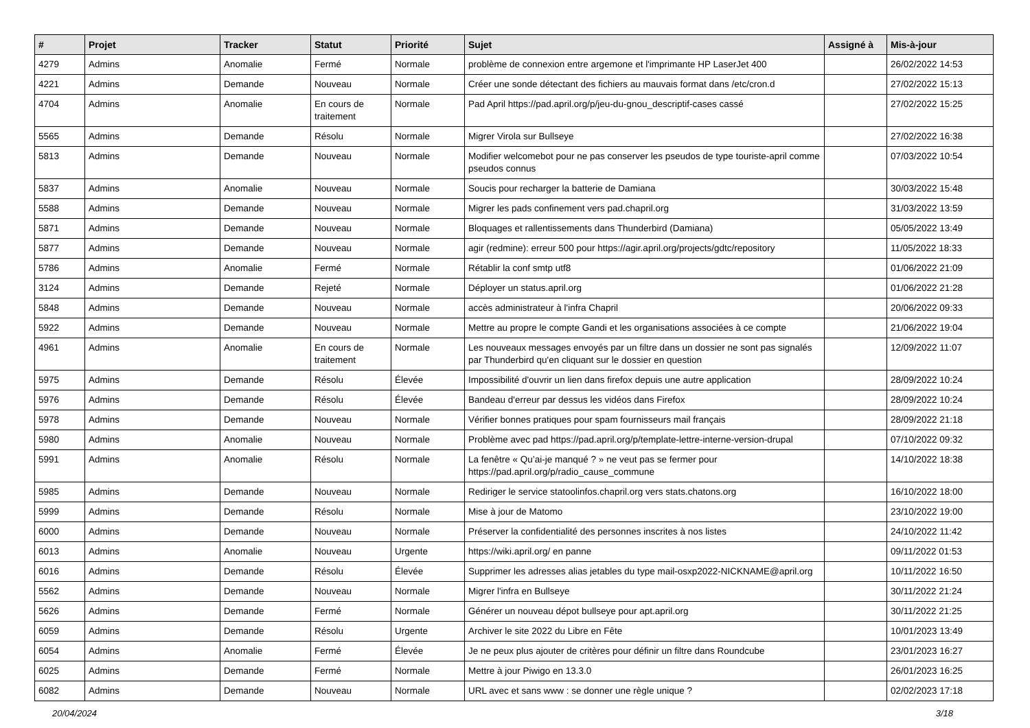| # | Projet | Tracker | Statut | Priorité | Sujet | Assigné à | Mis-à-jour |
| --- | --- | --- | --- | --- | --- | --- | --- |
| 4279 | Admins | Anomalie | Fermé | Normale | problème de connexion entre argemone et l'imprimante HP LaserJet 400 | | 26/02/2022 14:53 |
| 4221 | Admins | Demande | Nouveau | Normale | Créer une sonde détectant des fichiers au mauvais format dans /etc/cron.d | | 27/02/2022 15:13 |
| 4704 | Admins | Anomalie | En cours de traitement | Normale | Pad April https://pad.april.org/p/jeu-du-gnou_descriptif-cases cassé | | 27/02/2022 15:25 |
| 5565 | Admins | Demande | Résolu | Normale | Migrer Virola sur Bullseye | | 27/02/2022 16:38 |
| 5813 | Admins | Demande | Nouveau | Normale | Modifier welcomebot pour ne pas conserver les pseudos de type touriste-april comme pseudos connus | | 07/03/2022 10:54 |
| 5837 | Admins | Anomalie | Nouveau | Normale | Soucis pour recharger la batterie de Damiana | | 30/03/2022 15:48 |
| 5588 | Admins | Demande | Nouveau | Normale | Migrer les pads confinement vers pad.chapril.org | | 31/03/2022 13:59 |
| 5871 | Admins | Demande | Nouveau | Normale | Bloquages et rallentissements dans Thunderbird (Damiana) | | 05/05/2022 13:49 |
| 5877 | Admins | Demande | Nouveau | Normale | agir (redmine): erreur 500 pour https://agir.april.org/projects/gdtc/repository | | 11/05/2022 18:33 |
| 5786 | Admins | Anomalie | Fermé | Normale | Rétablir la conf smtp utf8 | | 01/06/2022 21:09 |
| 3124 | Admins | Demande | Rejeté | Normale | Déployer un status.april.org | | 01/06/2022 21:28 |
| 5848 | Admins | Demande | Nouveau | Normale | accès administrateur à l'infra Chapril | | 20/06/2022 09:33 |
| 5922 | Admins | Demande | Nouveau | Normale | Mettre au propre le compte Gandi et les organisations associées à ce compte | | 21/06/2022 19:04 |
| 4961 | Admins | Anomalie | En cours de traitement | Normale | Les nouveaux messages envoyés par un filtre dans un dossier ne sont pas signalés par Thunderbird qu'en cliquant sur le dossier en question | | 12/09/2022 11:07 |
| 5975 | Admins | Demande | Résolu | Élevée | Impossibilité d'ouvrir un lien dans firefox depuis une autre application | | 28/09/2022 10:24 |
| 5976 | Admins | Demande | Résolu | Élevée | Bandeau d'erreur par dessus les vidéos dans Firefox | | 28/09/2022 10:24 |
| 5978 | Admins | Demande | Nouveau | Normale | Vérifier bonnes pratiques pour spam fournisseurs mail français | | 28/09/2022 21:18 |
| 5980 | Admins | Anomalie | Nouveau | Normale | Problème avec pad https://pad.april.org/p/template-lettre-interne-version-drupal | | 07/10/2022 09:32 |
| 5991 | Admins | Anomalie | Résolu | Normale | La fenêtre « Qu’ai-je manqué ? » ne veut pas se fermer pour https://pad.april.org/p/radio_cause_commune | | 14/10/2022 18:38 |
| 5985 | Admins | Demande | Nouveau | Normale | Rediriger le service statoolinfos.chapril.org vers stats.chatons.org | | 16/10/2022 18:00 |
| 5999 | Admins | Demande | Résolu | Normale | Mise à jour de Matomo | | 23/10/2022 19:00 |
| 6000 | Admins | Demande | Nouveau | Normale | Préserver la confidentialité des personnes inscrites à nos listes | | 24/10/2022 11:42 |
| 6013 | Admins | Anomalie | Nouveau | Urgente | https://wiki.april.org/ en panne | | 09/11/2022 01:53 |
| 6016 | Admins | Demande | Résolu | Élevée | Supprimer les adresses alias jetables du type mail-osxp2022-NICKNAME@april.org | | 10/11/2022 16:50 |
| 5562 | Admins | Demande | Nouveau | Normale | Migrer l'infra en Bullseye | | 30/11/2022 21:24 |
| 5626 | Admins | Demande | Fermé | Normale | Générer un nouveau dépot bullseye pour apt.april.org | | 30/11/2022 21:25 |
| 6059 | Admins | Demande | Résolu | Urgente | Archiver le site 2022 du Libre en Fête | | 10/01/2023 13:49 |
| 6054 | Admins | Anomalie | Fermé | Élevée | Je ne peux plus ajouter de critères pour définir un filtre dans Roundcube | | 23/01/2023 16:27 |
| 6025 | Admins | Demande | Fermé | Normale | Mettre à jour Piwigo en 13.3.0 | | 26/01/2023 16:25 |
| 6082 | Admins | Demande | Nouveau | Normale | URL avec et sans www : se donner une règle unique ? | | 02/02/2023 17:18 |
20/04/2024 3/18